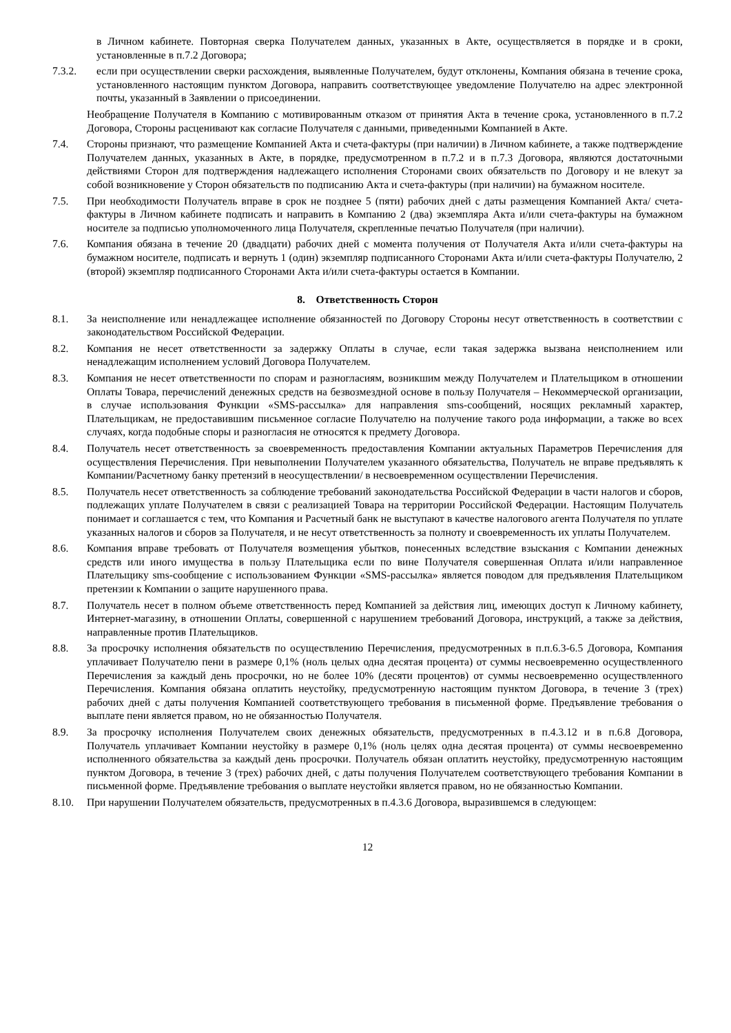в Личном кабинете. Повторная сверка Получателем данных, указанных в Акте, осуществляется в порядке и в сроки, установленные в п.7.2 Договора;
7.3.2. если при осуществлении сверки расхождения, выявленные Получателем, будут отклонены, Компания обязана в течение срока, установленного настоящим пунктом Договора, направить соответствующее уведомление Получателю на адрес электронной почты, указанный в Заявлении о присоединении.
Необращение Получателя в Компанию с мотивированным отказом от принятия Акта в течение срока, установленного в п.7.2 Договора, Стороны расценивают как согласие Получателя с данными, приведенными Компанией в Акте.
7.4. Стороны признают, что размещение Компанией Акта и счета-фактуры (при наличии) в Личном кабинете, а также подтверждение Получателем данных, указанных в Акте, в порядке, предусмотренном в п.7.2 и в п.7.3 Договора, являются достаточными действиями Сторон для подтверждения надлежащего исполнения Сторонами своих обязательств по Договору и не влекут за собой возникновение у Сторон обязательств по подписанию Акта и счета-фактуры (при наличии) на бумажном носителе.
7.5. При необходимости Получатель вправе в срок не позднее 5 (пяти) рабочих дней с даты размещения Компанией Акта/ счета-фактуры в Личном кабинете подписать и направить в Компанию 2 (два) экземпляра Акта и/или счета-фактуры на бумажном носителе за подписью уполномоченного лица Получателя, скрепленные печатью Получателя (при наличии).
7.6. Компания обязана в течение 20 (двадцати) рабочих дней с момента получения от Получателя Акта и/или счета-фактуры на бумажном носителе, подписать и вернуть 1 (один) экземпляр подписанного Сторонами Акта и/или счета-фактуры Получателю, 2 (второй) экземпляр подписанного Сторонами Акта и/или счета-фактуры остается в Компании.
8. Ответственность Сторон
8.1. За неисполнение или ненадлежащее исполнение обязанностей по Договору Стороны несут ответственность в соответствии с законодательством Российской Федерации.
8.2. Компания не несет ответственности за задержку Оплаты в случае, если такая задержка вызвана неисполнением или ненадлежащим исполнением условий Договора Получателем.
8.3. Компания не несет ответственности по спорам и разногласиям, возникшим между Получателем и Плательщиком в отношении Оплаты Товара, перечислений денежных средств на безвозмездной основе в пользу Получателя – Некоммерческой организации, в случае использования Функции «SMS-рассылка» для направления sms-сообщений, носящих рекламный характер, Плательщикам, не предоставившим письменное согласие Получателю на получение такого рода информации, а также во всех случаях, когда подобные споры и разногласия не относятся к предмету Договора.
8.4. Получатель несет ответственность за своевременность предоставления Компании актуальных Параметров Перечисления для осуществления Перечисления. При невыполнении Получателем указанного обязательства, Получатель не вправе предъявлять к Компании/Расчетному банку претензий в неосуществлении/ в несвоевременном осуществлении Перечисления.
8.5. Получатель несет ответственность за соблюдение требований законодательства Российской Федерации в части налогов и сборов, подлежащих уплате Получателем в связи с реализацией Товара на территории Российской Федерации. Настоящим Получатель понимает и соглашается с тем, что Компания и Расчетный банк не выступают в качестве налогового агента Получателя по уплате указанных налогов и сборов за Получателя, и не несут ответственность за полноту и своевременность их уплаты Получателем.
8.6. Компания вправе требовать от Получателя возмещения убытков, понесенных вследствие взыскания с Компании денежных средств или иного имущества в пользу Плательщика если по вине Получателя совершенная Оплата и/или направленное Плательщику sms-сообщение с использованием Функции «SMS-рассылка» является поводом для предъявления Плательщиком претензии к Компании о защите нарушенного права.
8.7. Получатель несет в полном объеме ответственность перед Компанией за действия лиц, имеющих доступ к Личному кабинету, Интернет-магазину, в отношении Оплаты, совершенной с нарушением требований Договора, инструкций, а также за действия, направленные против Плательщиков.
8.8. За просрочку исполнения обязательств по осуществлению Перечисления, предусмотренных в п.п.6.3-6.5 Договора, Компания уплачивает Получателю пени в размере 0,1% (ноль целых одна десятая процента) от суммы несвоевременно осуществленного Перечисления за каждый день просрочки, но не более 10% (десяти процентов) от суммы несвоевременно осуществленного Перечисления. Компания обязана оплатить неустойку, предусмотренную настоящим пунктом Договора, в течение 3 (трех) рабочих дней с даты получения Компанией соответствующего требования в письменной форме. Предъявление требования о выплате пени является правом, но не обязанностью Получателя.
8.9. За просрочку исполнения Получателем своих денежных обязательств, предусмотренных в п.4.3.12 и в п.6.8 Договора, Получатель уплачивает Компании неустойку в размере 0,1% (ноль целях одна десятая процента) от суммы несвоевременно исполненного обязательства за каждый день просрочки. Получатель обязан оплатить неустойку, предусмотренную настоящим пунктом Договора, в течение 3 (трех) рабочих дней, с даты получения Получателем соответствующего требования Компании в письменной форме. Предъявление требования о выплате неустойки является правом, но не обязанностью Компании.
8.10. При нарушении Получателем обязательств, предусмотренных в п.4.3.6 Договора, выразившемся в следующем:
12